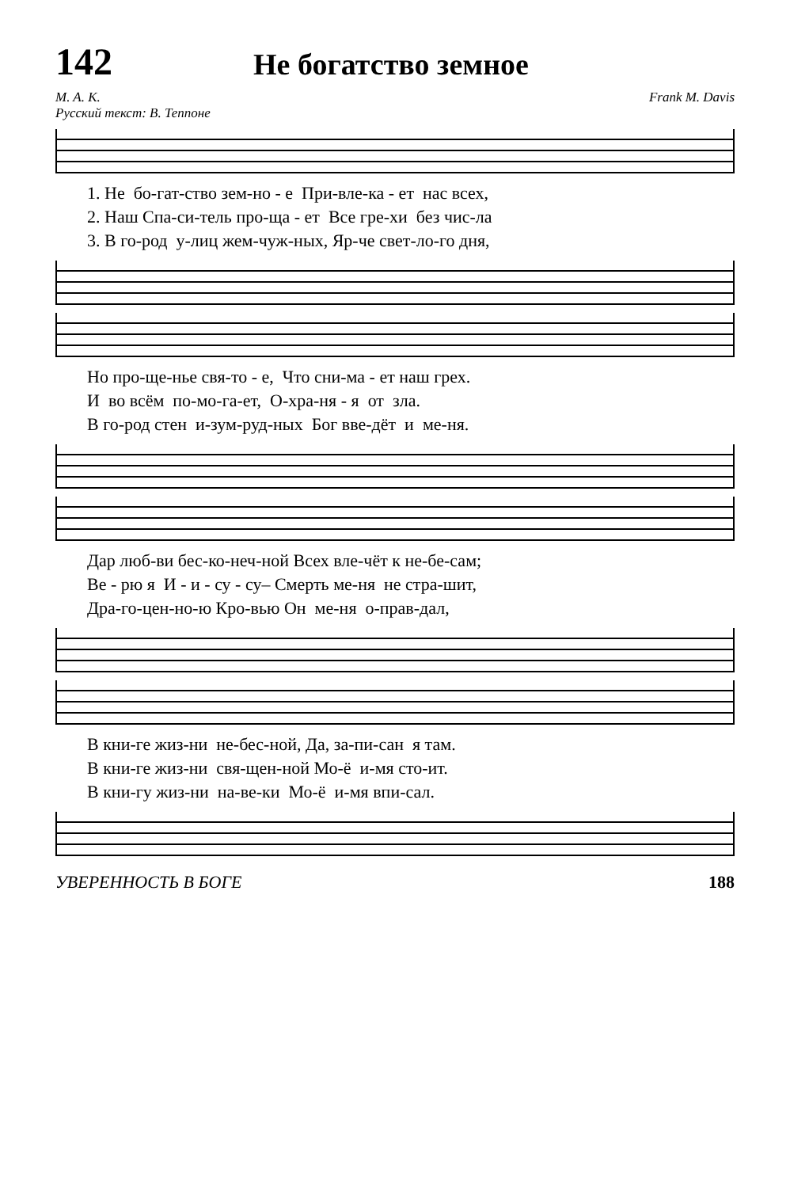142
Не богатство земное
M. A. K.
Русский текст: В. Теппоне
Frank M. Davis
1. Не бо-гат-ство зем-но - е При-вле-ка - ет нас всех,
2. Наш Спа-си-тель про-ща - ет Все гре-хи без чис-ла
3. В го-род у-лиц жем-чуж-ных, Яр-че свет-ло-го дня,
Но про-ще-нье свя-то - е, Что сни-ма - ет наш грех.
И во всём по-мо-га-ет, О-хра-ня - я от зла.
В го-род стен и-зум-руд-ных Бог вве-дёт и ме-ня.
Дар люб-ви бес-ко-неч-ной Всех вле-чёт к не-бе-сам;
Ве - рю я И - и - су - су– Смерть ме-ня не стра-шит,
Дра-го-цен-но-ю Кро-вью Он ме-ня о-прав-дал,
В кни-ге жиз-ни не-бес-ной, Да, за-пи-сан я там.
В кни-ге жиз-ни свя-щен-ной Мо-ё и-мя сто-ит.
В кни-гу жиз-ни на-ве-ки Мо-ё и-мя впи-сал.
УВЕРЕННОСТЬ В БОГЕ 188